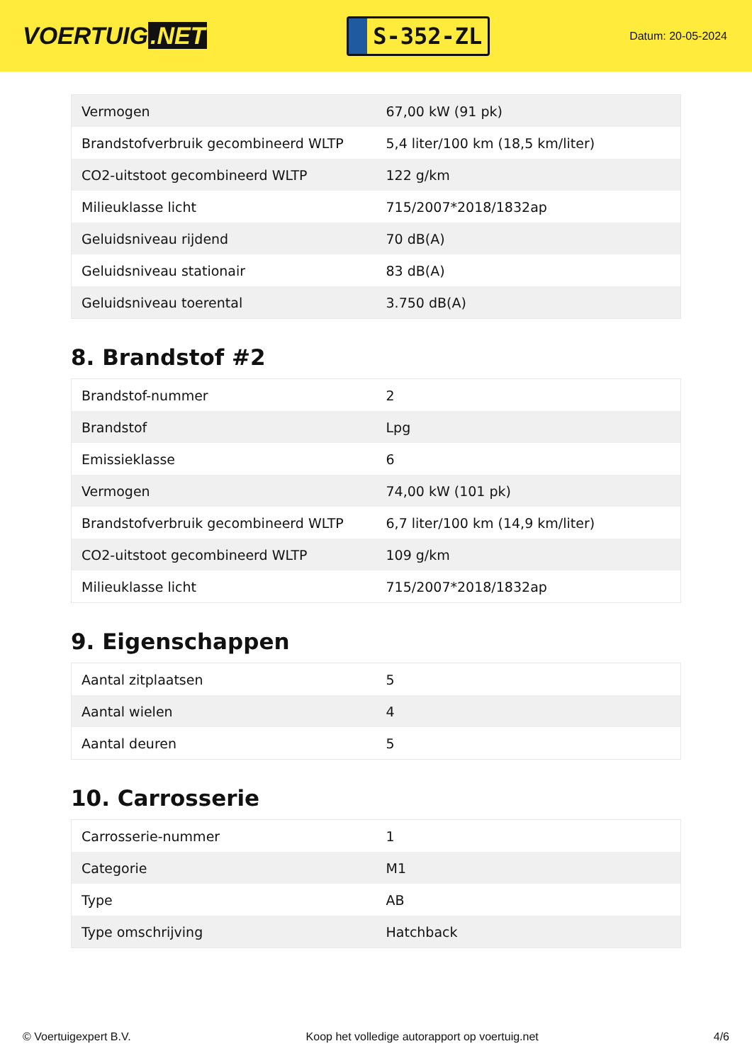VOERTUIG.NET
S-352-ZL
Datum: 20-05-2024
| Vermogen | 67,00 kW (91 pk) |
| Brandstofverbruik gecombineerd WLTP | 5,4 liter/100 km (18,5 km/liter) |
| CO2-uitstoot gecombineerd WLTP | 122 g/km |
| Milieuklasse licht | 715/2007*2018/1832ap |
| Geluidsniveau rijdend | 70 dB(A) |
| Geluidsniveau stationair | 83 dB(A) |
| Geluidsniveau toerental | 3.750 dB(A) |
8. Brandstof #2
| Brandstof-nummer | 2 |
| Brandstof | Lpg |
| Emissieklasse | 6 |
| Vermogen | 74,00 kW (101 pk) |
| Brandstofverbruik gecombineerd WLTP | 6,7 liter/100 km (14,9 km/liter) |
| CO2-uitstoot gecombineerd WLTP | 109 g/km |
| Milieuklasse licht | 715/2007*2018/1832ap |
9. Eigenschappen
| Aantal zitplaatsen | 5 |
| Aantal wielen | 4 |
| Aantal deuren | 5 |
10. Carrosserie
| Carrosserie-nummer | 1 |
| Categorie | M1 |
| Type | AB |
| Type omschrijving | Hatchback |
© Voertuigexpert B.V. Koop het volledige autorapport op voertuig.net 4/6